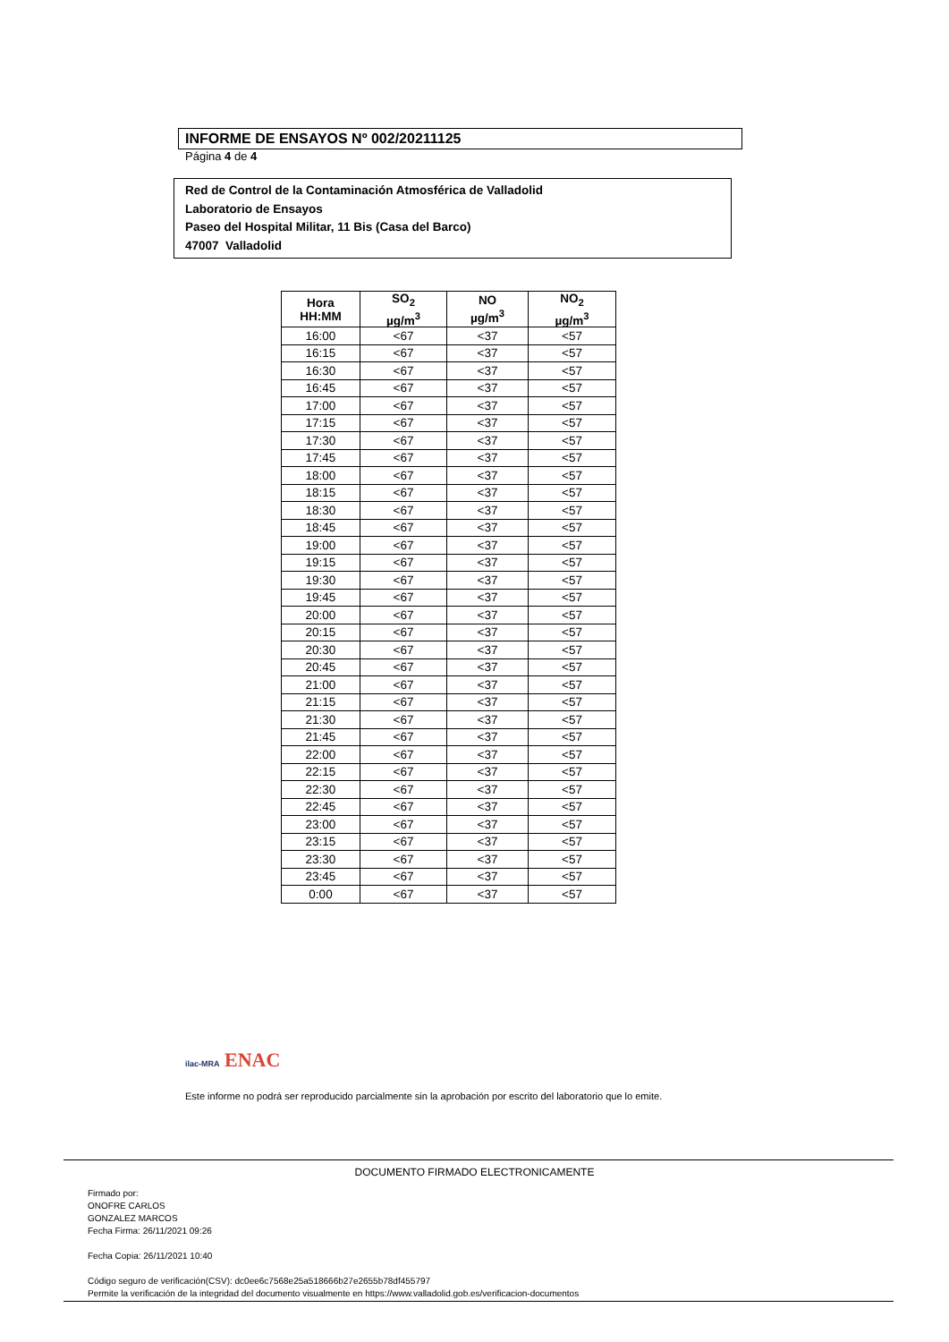INFORME DE ENSAYOS Nº 002/20211125
Página 4 de 4
Red de Control de la Contaminación Atmosférica de Valladolid
Laboratorio de Ensayos
Paseo del Hospital Militar, 11 Bis (Casa del Barco)
47007 Valladolid
| Hora HH:MM | SO<sub>2</sub> µg/m<sup>3</sup> | NO µg/m<sup>3</sup> | NO<sub>2</sub> µg/m<sup>3</sup> |
| --- | --- | --- | --- |
| 16:00 | <67 | <37 | <57 |
| 16:15 | <67 | <37 | <57 |
| 16:30 | <67 | <37 | <57 |
| 16:45 | <67 | <37 | <57 |
| 17:00 | <67 | <37 | <57 |
| 17:15 | <67 | <37 | <57 |
| 17:30 | <67 | <37 | <57 |
| 17:45 | <67 | <37 | <57 |
| 18:00 | <67 | <37 | <57 |
| 18:15 | <67 | <37 | <57 |
| 18:30 | <67 | <37 | <57 |
| 18:45 | <67 | <37 | <57 |
| 19:00 | <67 | <37 | <57 |
| 19:15 | <67 | <37 | <57 |
| 19:30 | <67 | <37 | <57 |
| 19:45 | <67 | <37 | <57 |
| 20:00 | <67 | <37 | <57 |
| 20:15 | <67 | <37 | <57 |
| 20:30 | <67 | <37 | <57 |
| 20:45 | <67 | <37 | <57 |
| 21:00 | <67 | <37 | <57 |
| 21:15 | <67 | <37 | <57 |
| 21:30 | <67 | <37 | <57 |
| 21:45 | <67 | <37 | <57 |
| 22:00 | <67 | <37 | <57 |
| 22:15 | <67 | <37 | <57 |
| 22:30 | <67 | <37 | <57 |
| 22:45 | <67 | <37 | <57 |
| 23:00 | <67 | <37 | <57 |
| 23:15 | <67 | <37 | <57 |
| 23:30 | <67 | <37 | <57 |
| 23:45 | <67 | <37 | <57 |
| 0:00 | <67 | <37 | <57 |
ilac-MRA ENAC
Este informe no podrá ser reproducido parcialmente sin la aprobación por escrito del laboratorio que lo emite.
DOCUMENTO FIRMADO ELECTRONICAMENTE
Firmado por:
ONOFRE CARLOS
GONZALEZ MARCOS
Fecha Firma: 26/11/2021 09:26
Fecha Copia: 26/11/2021 10:40
Código seguro de verificación(CSV): dc0ee6c7568e25a518666b27e2655b78df455797
Permite la verificación de la integridad del documento visualmente en https://www.valladolid.gob.es/verificacion-documentos